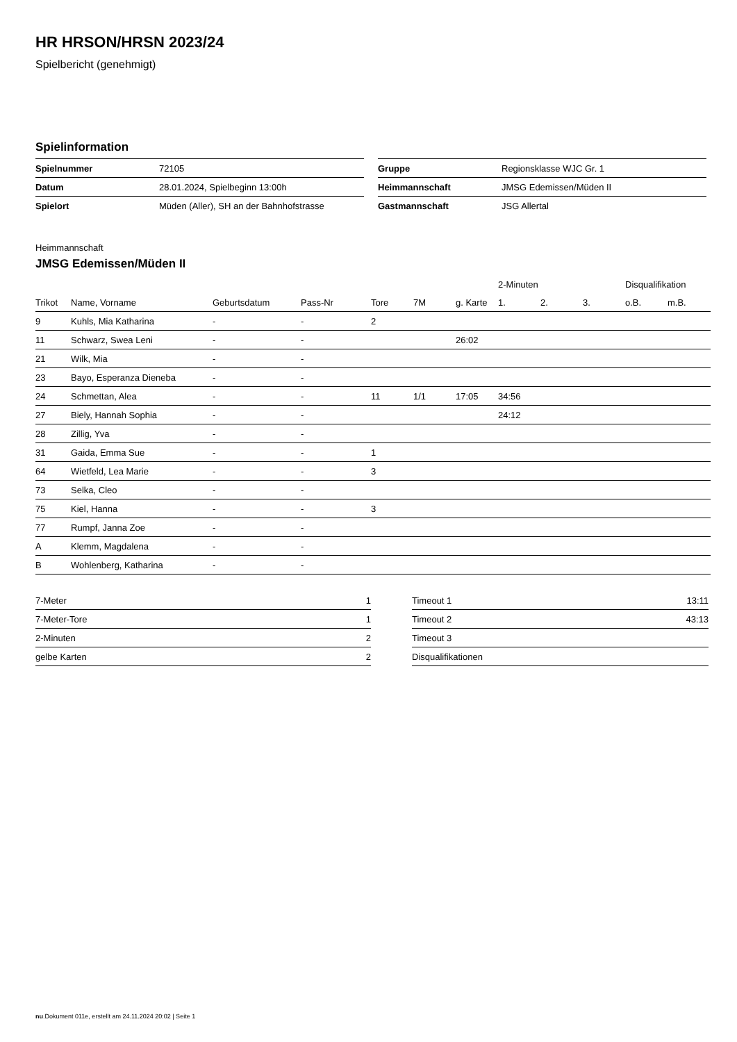HR HRSON/HRSN 2023/24
Spielbericht (genehmigt)
Spielinformation
| Spielnummer | 72105 |
| Datum | 28.01.2024, Spielbeginn 13:00h |
| Spielort | Müden (Aller), SH an der Bahnhofstrasse |
| Gruppe | Regionsklasse WJC Gr. 1 |
| Heimmannschaft | JMSG Edemissen/Müden II |
| Gastmannschaft | JSG Allertal |
Heimmannschaft
JMSG Edemissen/Müden II
| | | | | | | | 2-Minuten | | | Disqualifikation | |
| --- | --- | --- | --- | --- | --- | --- | --- | --- | --- | --- | --- |
| Trikot | Name, Vorname | Geburtsdatum | Pass-Nr | Tore | 7M | g. Karte | 1. | 2. | 3. | o.B. | m.B. |
| 9 | Kuhls, Mia Katharina | - | - | 2 | | | | | | | |
| 11 | Schwarz, Swea Leni | - | - | | | 26:02 | | | | | |
| 21 | Wilk, Mia | - | - | | | | | | | | |
| 23 | Bayo, Esperanza Dieneba | - | - | | | | | | | | |
| 24 | Schmettan, Alea | - | - | 11 | 1/1 | 17:05 | 34:56 | | | | |
| 27 | Biely, Hannah Sophia | - | - | | | | 24:12 | | | | |
| 28 | Zillig, Yva | - | - | | | | | | | | |
| 31 | Gaida, Emma Sue | - | - | 1 | | | | | | | |
| 64 | Wietfeld, Lea Marie | - | - | 3 | | | | | | | |
| 73 | Selka, Cleo | - | - | | | | | | | | |
| 75 | Kiel, Hanna | - | - | 3 | | | | | | | |
| 77 | Rumpf, Janna Zoe | - | - | | | | | | | | |
| A | Klemm, Magdalena | - | - | | | | | | | | |
| B | Wohlenberg, Katharina | - | - | | | | | | | | |
| 7-Meter | 1 |
| 7-Meter-Tore | 1 |
| 2-Minuten | 2 |
| gelbe Karten | 2 |
| Timeout 1 | 13:11 |
| Timeout 2 | 43:13 |
| Timeout 3 | |
| Disqualifikationen | |
nu.Dokument 011e, erstellt am 24.11.2024 20:02 | Seite 1